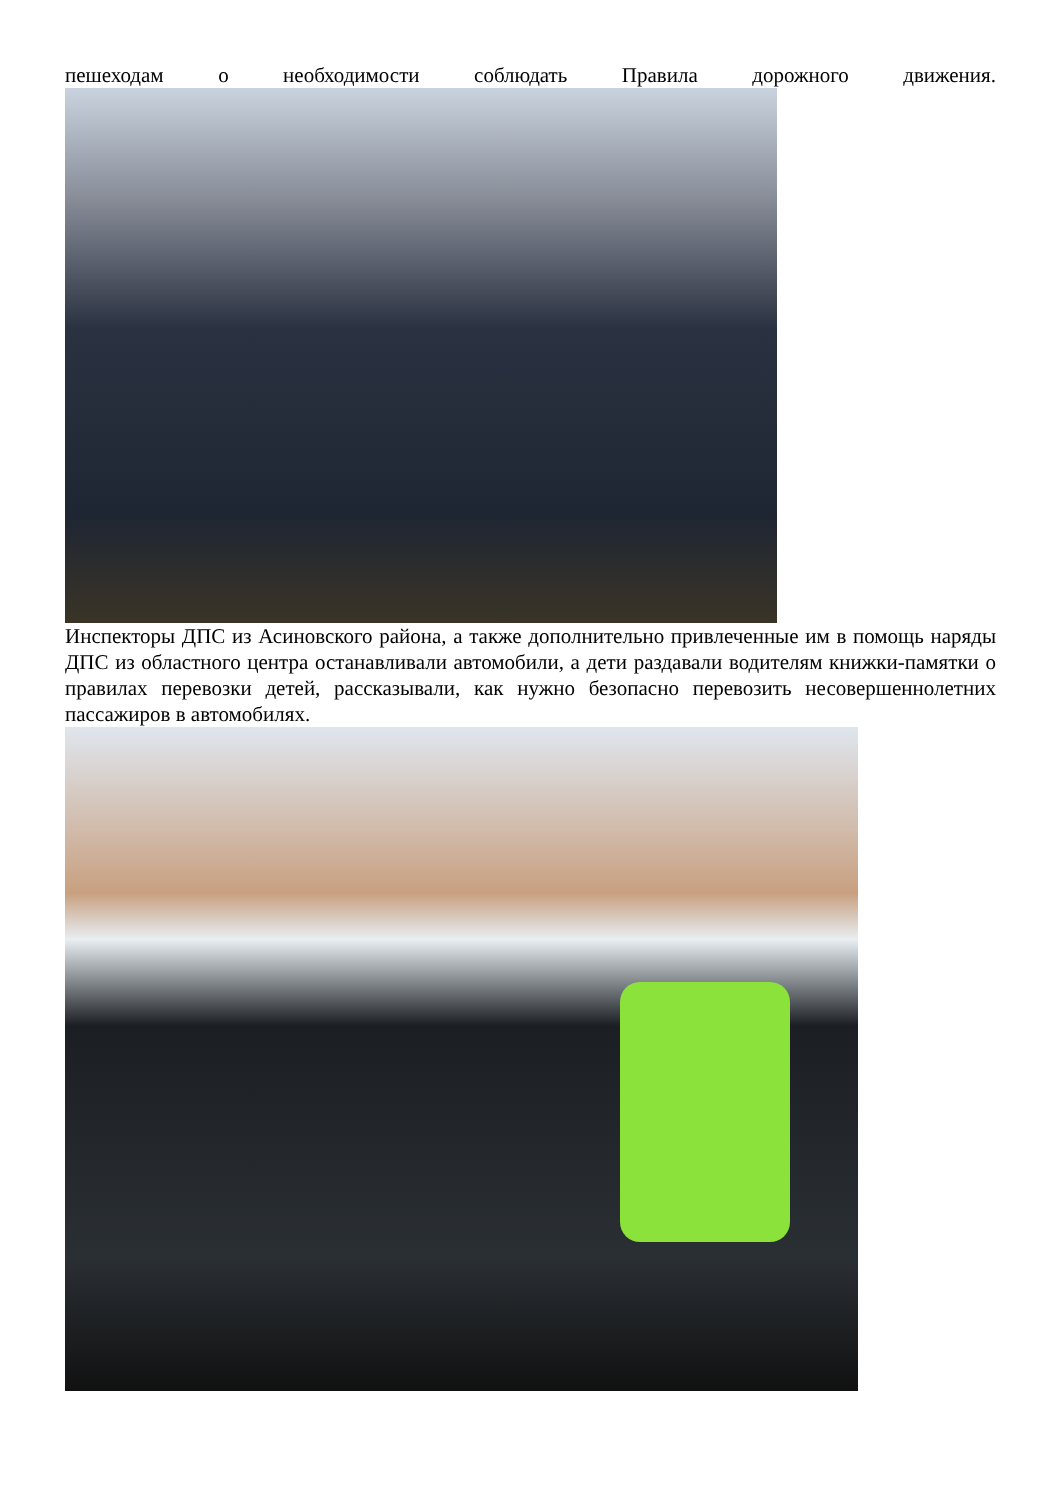пешеходам о необходимости соблюдать Правила дорожного движения.
Инспекторы ДПС из Асиновского района, а также дополнительно привлеченные им в помощь наряды ДПС из областного центра останавливали автомобили, а дети раздавали водителям книжки-памятки о правилах перевозки детей, рассказывали, как нужно безопасно перевозить несовершеннолетних пассажиров в автомобилях.